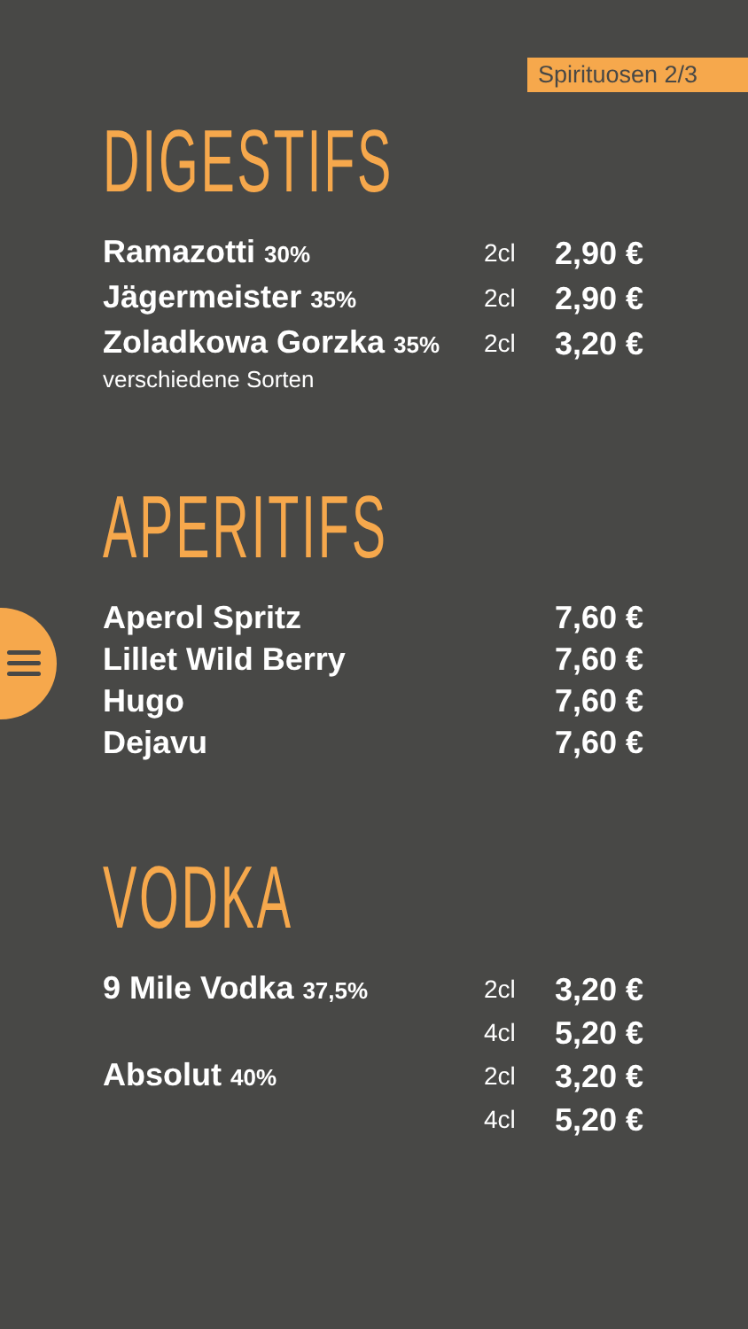Spirituosen 2/3
DIGESTIFS
| Ramazotti 30% | 2cl | 2,90 € |
| Jägermeister 35% | 2cl | 2,90 € |
| Zoladkowa Gorzka 35% | 2cl | 3,20 € |
| verschiedene Sorten | | |
APERITIFS
| Aperol Spritz | | 7,60 € |
| Lillet Wild Berry | | 7,60 € |
| Hugo | | 7,60 € |
| Dejavu | | 7,60 € |
VODKA
| 9 Mile Vodka 37,5% | 2cl | 3,20 € |
| | 4cl | 5,20 € |
| Absolut 40% | 2cl | 3,20 € |
| | 4cl | 5,20 € |